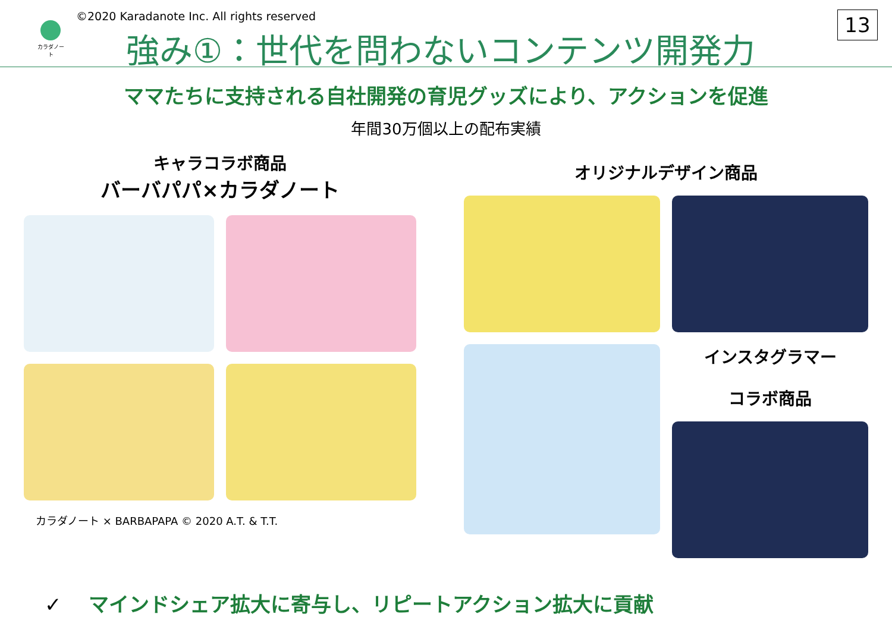カラダノート
©2020 Karadanote Inc. All rights reserved
強み①：世代を問わないコンテンツ開発力
13
ママたちに支持される自社開発の育児グッズにより、アクションを促進
年間30万個以上の配布実績
キャラコラボ商品
バーバパパ×カラダノート
カラダノート × BARBAPAPA © 2020 A.T. & T.T.
オリジナルデザイン商品
インスタグラマー
コラボ商品
✓　 マインドシェア拡大に寄与し、リピートアクション拡大に貢献